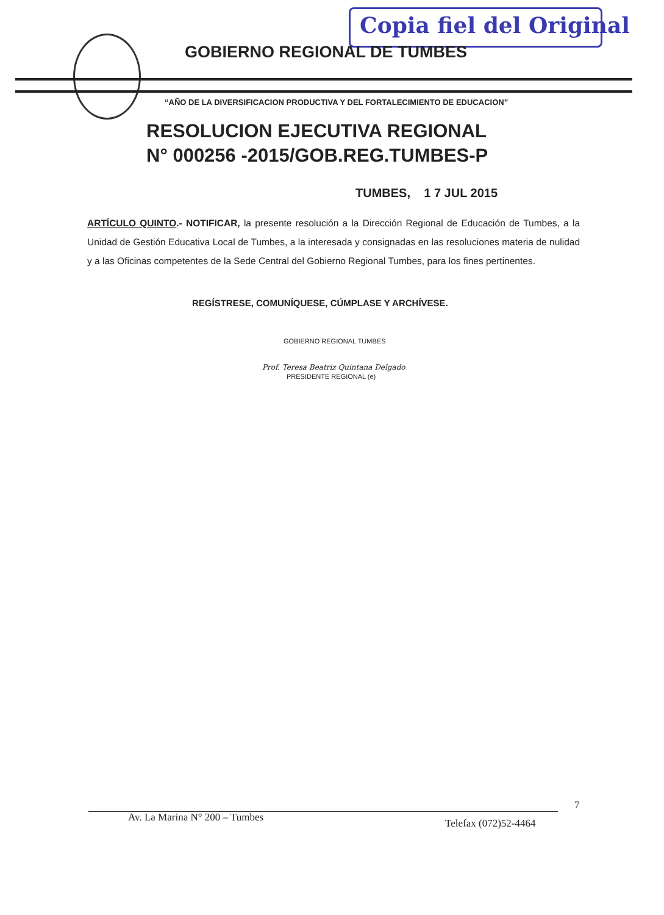Copia fiel del Original
GOBIERNO REGIONAL DE TUMBES
“AÑO DE LA DIVERSIFICACION PRODUCTIVA Y DEL FORTALECIMIENTO DE EDUCACION”
RESOLUCION EJECUTIVA REGIONAL
N° 000256 -2015/GOB.REG.TUMBES-P
TUMBES, 1 7 JUL 2015
ARTÍCULO QUINTO.- NOTIFICAR, la presente resolución a la Dirección Regional de Educación de Tumbes, a la Unidad de Gestión Educativa Local de Tumbes, a la interesada y consignadas en las resoluciones materia de nulidad y a las Oficinas competentes de la Sede Central del Gobierno Regional Tumbes, para los fines pertinentes.
REGÍSTRESE, COMUNÍQUESE, CÚMPLASE Y ARCHÍVESE.
GOBIERNO REGIONAL TUMBES
Prof. Teresa Beatriz Quintana Delgado
PRESIDENTE REGIONAL (e)
Av. La Marina N° 200 – Tumbes Telefax (072)52-4464
7